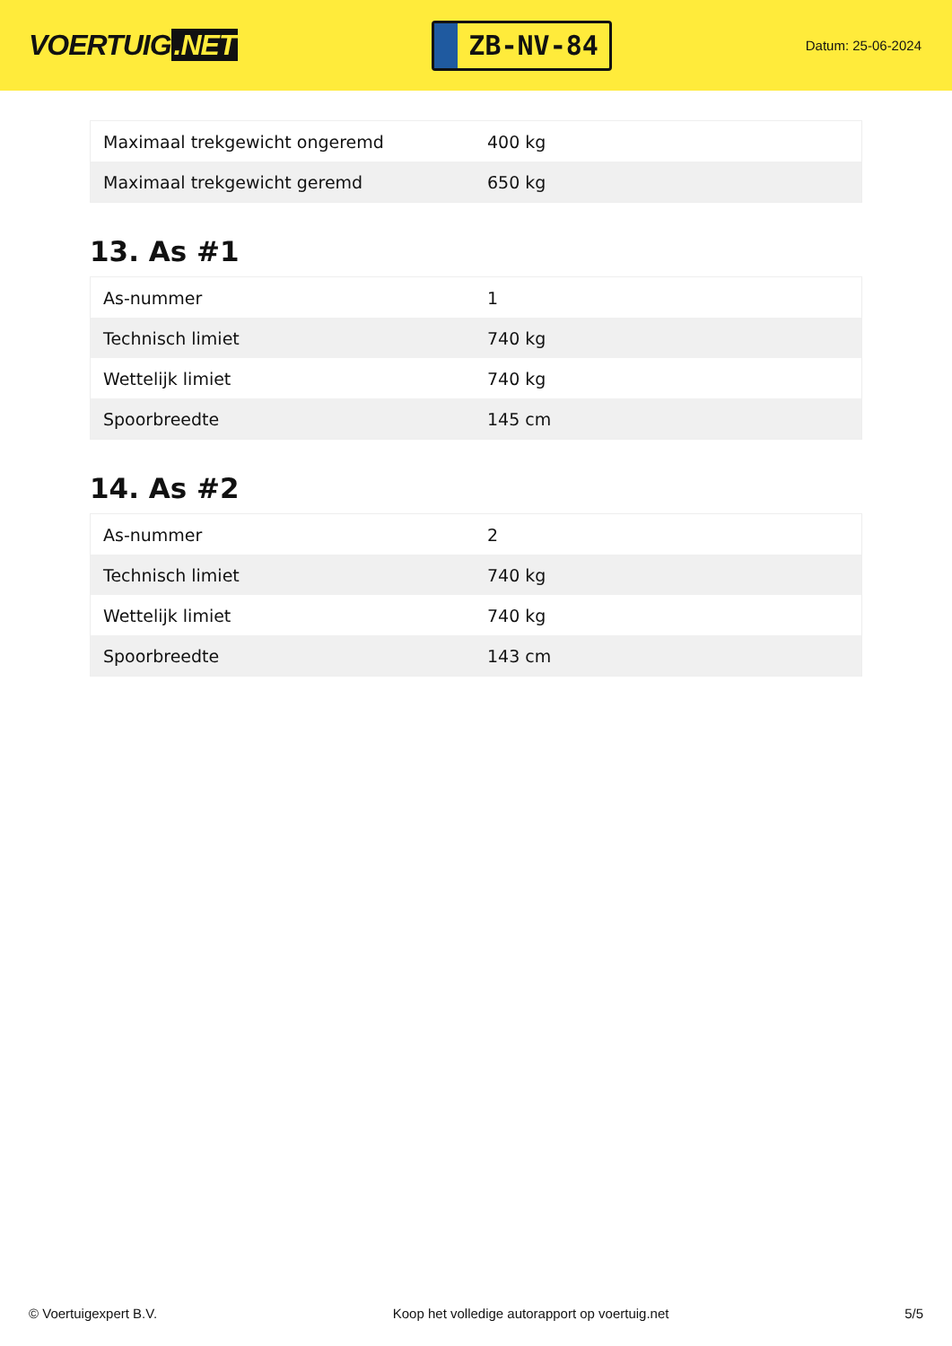VOERTUIG.NET
ZB-NV-84
Datum: 25-06-2024
| Maximaal trekgewicht ongeremd | 400 kg |
| Maximaal trekgewicht geremd | 650 kg |
13. As #1
| As-nummer | 1 |
| Technisch limiet | 740 kg |
| Wettelijk limiet | 740 kg |
| Spoorbreedte | 145 cm |
14. As #2
| As-nummer | 2 |
| Technisch limiet | 740 kg |
| Wettelijk limiet | 740 kg |
| Spoorbreedte | 143 cm |
© Voertuigexpert B.V. Koop het volledige autorapport op voertuig.net 5/5